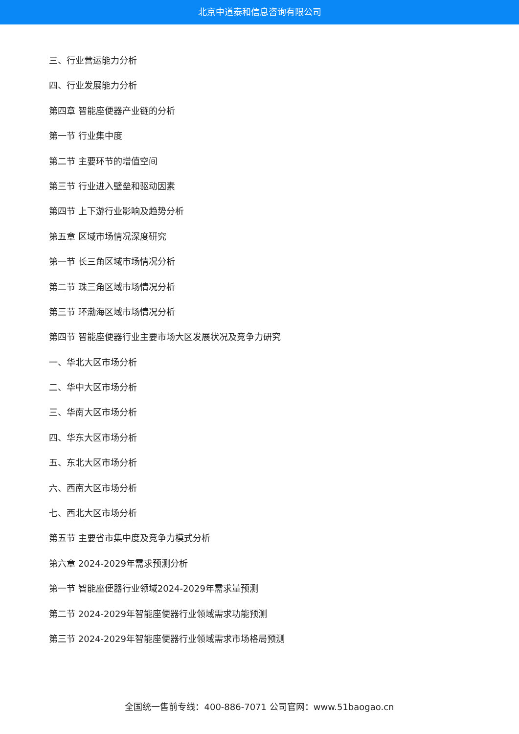北京中道泰和信息咨询有限公司
三、行业营运能力分析
四、行业发展能力分析
第四章 智能座便器产业链的分析
第一节 行业集中度
第二节 主要环节的增值空间
第三节 行业进入壁垒和驱动因素
第四节 上下游行业影响及趋势分析
第五章 区域市场情况深度研究
第一节 长三角区域市场情况分析
第二节 珠三角区域市场情况分析
第三节 环渤海区域市场情况分析
第四节 智能座便器行业主要市场大区发展状况及竞争力研究
一、华北大区市场分析
二、华中大区市场分析
三、华南大区市场分析
四、华东大区市场分析
五、东北大区市场分析
六、西南大区市场分析
七、西北大区市场分析
第五节 主要省市集中度及竞争力模式分析
第六章 2024-2029年需求预测分析
第一节 智能座便器行业领域2024-2029年需求量预测
第二节 2024-2029年智能座便器行业领域需求功能预测
第三节 2024-2029年智能座便器行业领域需求市场格局预测
全国统一售前专线：400-886-7071 公司官网：www.51baogao.cn